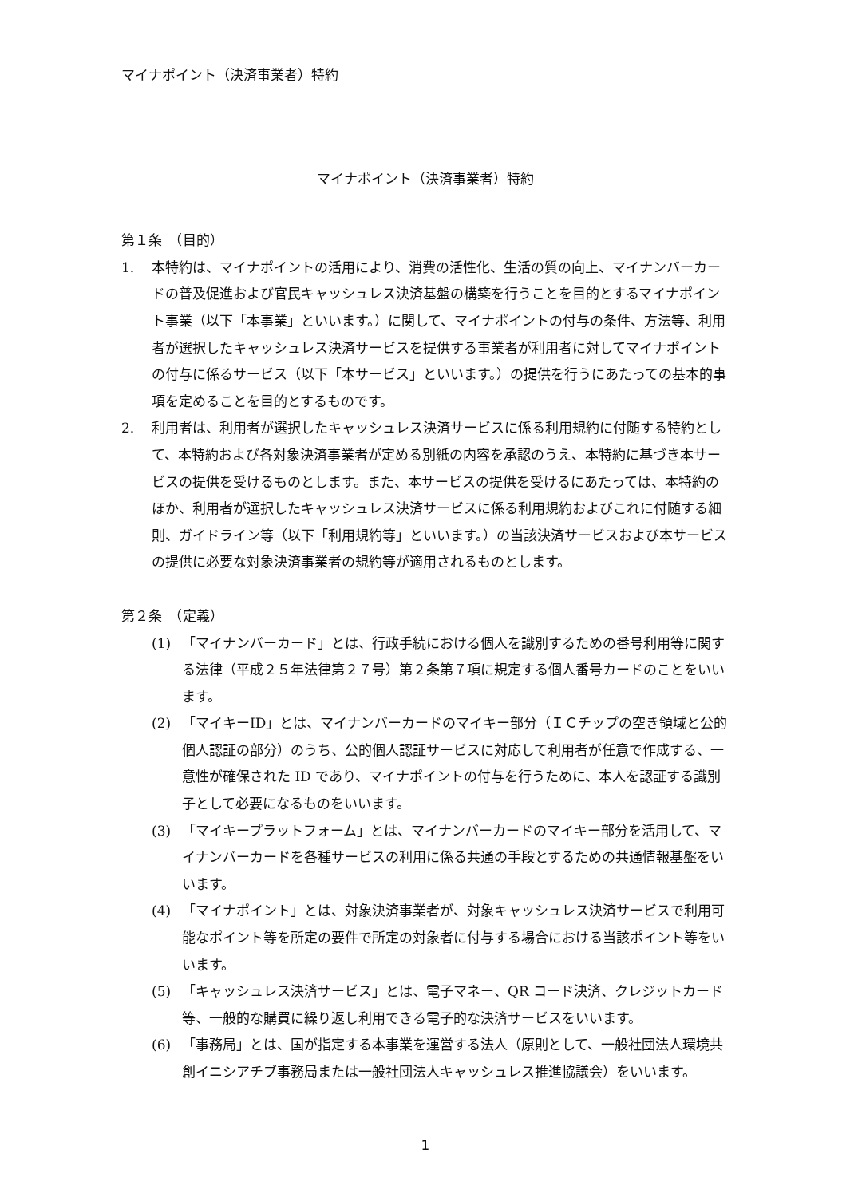マイナポイント（決済事業者）特約
マイナポイント（決済事業者）特約
第１条　（目的）
1. 本特約は、マイナポイントの活用により、消費の活性化、生活の質の向上、マイナンバーカードの普及促進および官民キャッシュレス決済基盤の構築を行うことを目的とするマイナポイント事業（以下「本事業」といいます。）に関して、マイナポイントの付与の条件、方法等、利用者が選択したキャッシュレス決済サービスを提供する事業者が利用者に対してマイナポイントの付与に係るサービス（以下「本サービス」といいます。）の提供を行うにあたっての基本的事項を定めることを目的とするものです。
2. 利用者は、利用者が選択したキャッシュレス決済サービスに係る利用規約に付随する特約として、本特約および各対象決済事業者が定める別紙の内容を承認のうえ、本特約に基づき本サービスの提供を受けるものとします。また、本サービスの提供を受けるにあたっては、本特約のほか、利用者が選択したキャッシュレス決済サービスに係る利用規約およびこれに付随する細則、ガイドライン等（以下「利用規約等」といいます。）の当該決済サービスおよび本サービスの提供に必要な対象決済事業者の規約等が適用されるものとします。
第２条　（定義）
(1) 「マイナンバーカード」とは、行政手続における個人を識別するための番号利用等に関する法律（平成２５年法律第２７号）第２条第７項に規定する個人番号カードのことをいいます。
(2) 「マイキーID」とは、マイナンバーカードのマイキー部分（ＩＣチップの空き領域と公的個人認証の部分）のうち、公的個人認証サービスに対応して利用者が任意で作成する、一意性が確保された ID であり、マイナポイントの付与を行うために、本人を認証する識別子として必要になるものをいいます。
(3) 「マイキープラットフォーム」とは、マイナンバーカードのマイキー部分を活用して、マイナンバーカードを各種サービスの利用に係る共通の手段とするための共通情報基盤をいいます。
(4) 「マイナポイント」とは、対象決済事業者が、対象キャッシュレス決済サービスで利用可能なポイント等を所定の要件で所定の対象者に付与する場合における当該ポイント等をいいます。
(5) 「キャッシュレス決済サービス」とは、電子マネー、QR コード決済、クレジットカード等、一般的な購買に繰り返し利用できる電子的な決済サービスをいいます。
(6) 「事務局」とは、国が指定する本事業を運営する法人（原則として、一般社団法人環境共創イニシアチブ事務局または一般社団法人キャッシュレス推進協議会）をいいます。
1